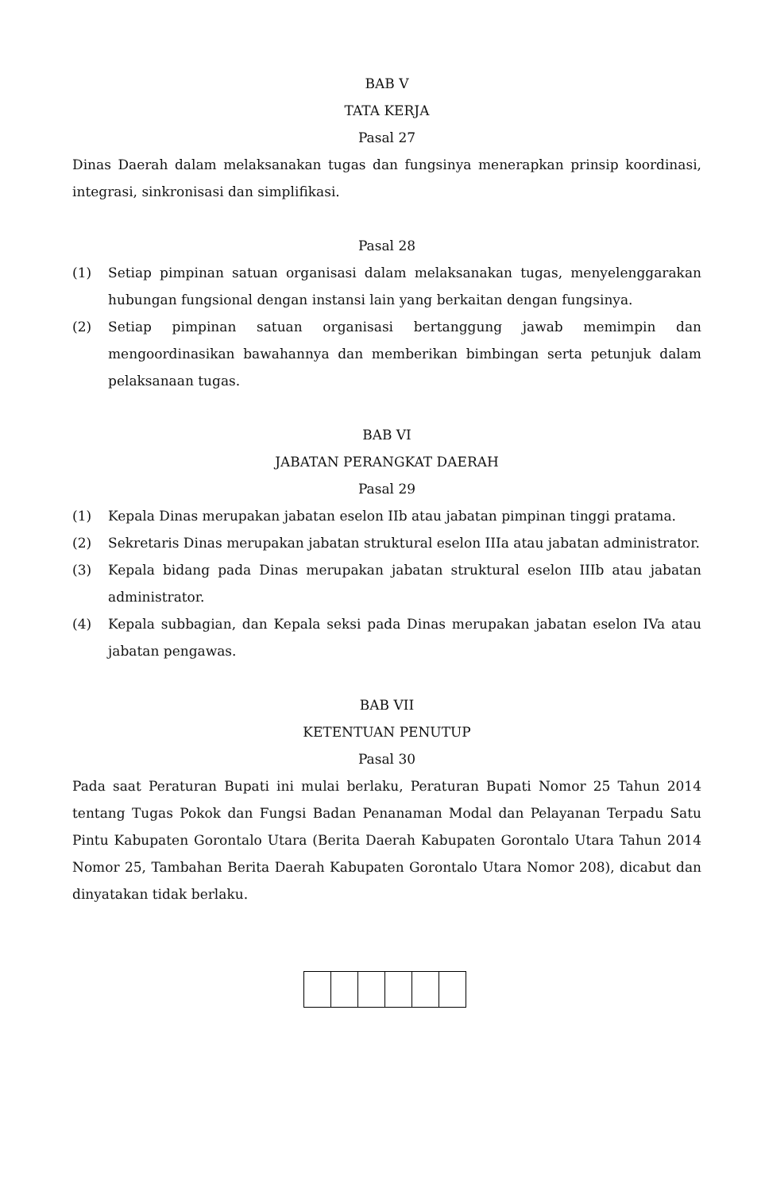BAB V
TATA KERJA
Pasal 27
Dinas Daerah dalam melaksanakan tugas dan fungsinya menerapkan prinsip koordinasi, integrasi, sinkronisasi dan simplifikasi.
Pasal 28
(1) Setiap pimpinan satuan organisasi dalam melaksanakan tugas, menyelenggarakan hubungan fungsional dengan instansi lain yang berkaitan dengan fungsinya.
(2) Setiap pimpinan satuan organisasi bertanggung jawab memimpin dan mengoordinasikan bawahannya dan memberikan bimbingan serta petunjuk dalam pelaksanaan tugas.
BAB VI
JABATAN PERANGKAT DAERAH
Pasal 29
(1) Kepala Dinas merupakan jabatan eselon IIb atau jabatan pimpinan tinggi pratama.
(2) Sekretaris Dinas merupakan jabatan struktural eselon IIIa atau jabatan administrator.
(3) Kepala bidang pada Dinas merupakan jabatan struktural eselon IIIb atau jabatan administrator.
(4) Kepala subbagian, dan Kepala seksi pada Dinas merupakan jabatan eselon IVa atau jabatan pengawas.
BAB VII
KETENTUAN PENUTUP
Pasal 30
Pada saat Peraturan Bupati ini mulai berlaku, Peraturan Bupati Nomor 25 Tahun 2014 tentang Tugas Pokok dan Fungsi Badan Penanaman Modal dan Pelayanan Terpadu Satu Pintu Kabupaten Gorontalo Utara (Berita Daerah Kabupaten Gorontalo Utara Tahun 2014 Nomor 25, Tambahan Berita Daerah Kabupaten Gorontalo Utara Nomor 208), dicabut dan dinyatakan tidak berlaku.